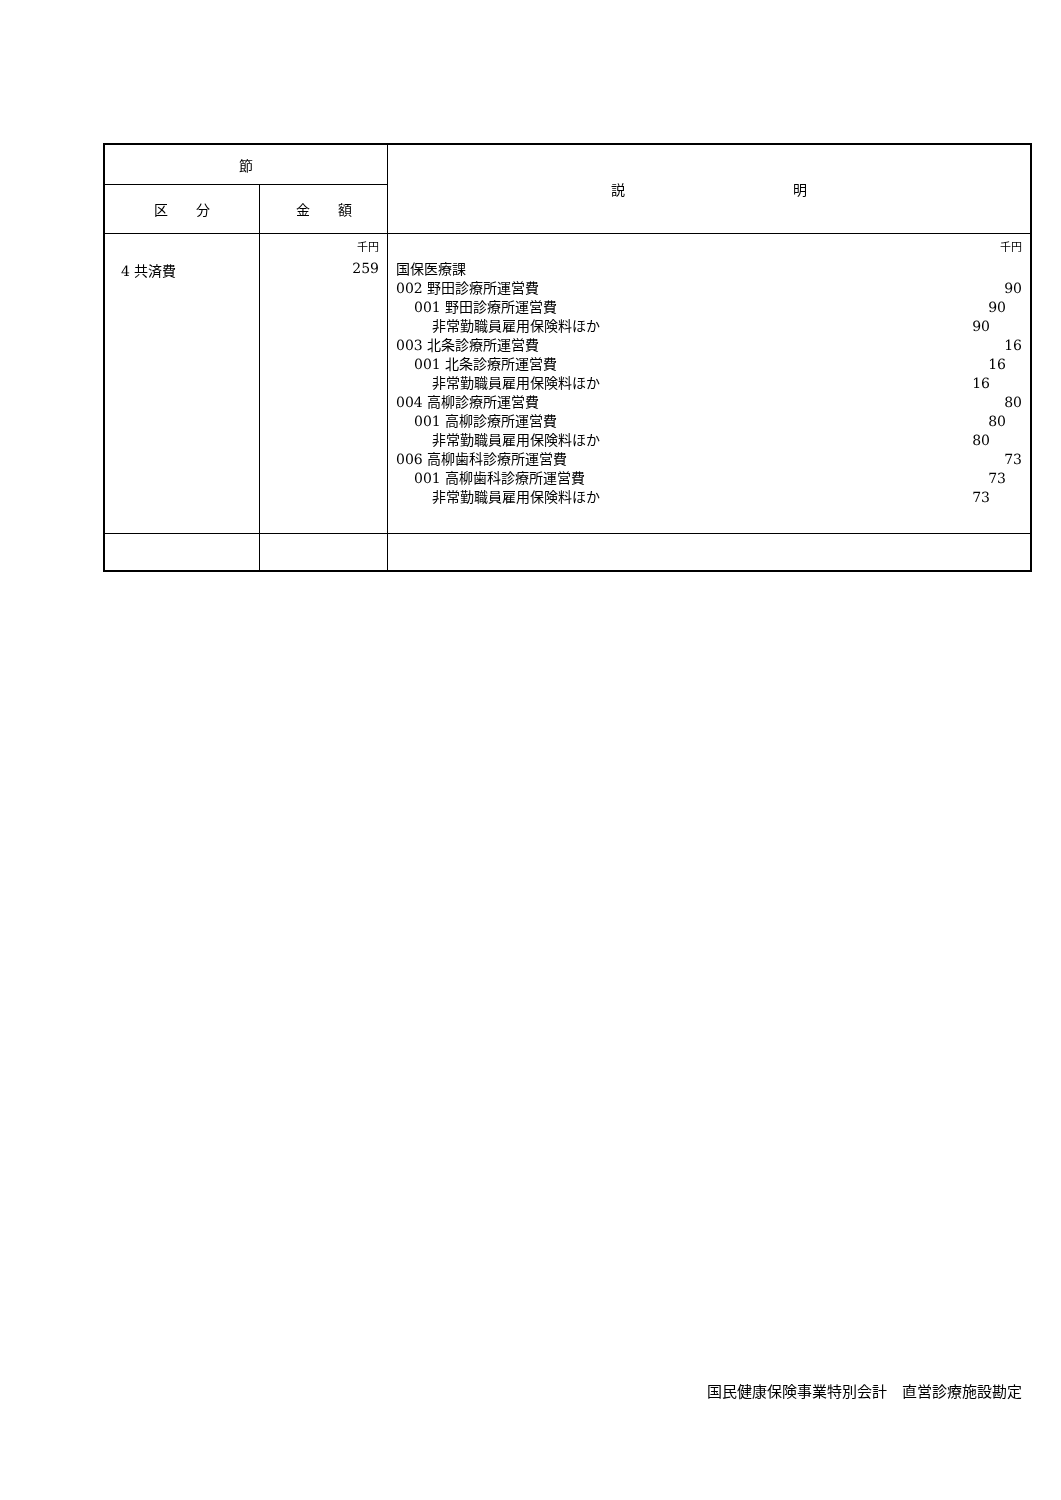| 節 | | 説 明 |
| --- | --- | --- |
| 区 分 | 金 額 | |
| 4 共済費 | 千円 259 | 千円 国保医療課 002 野田診療所運営費 90 001 野田診療所運営費 90 非常勤職員雇用保険料ほか 90 003 北条診療所運営費 16 001 北条診療所運営費 16 非常勤職員雇用保険料ほか 16 004 高柳診療所運営費 80 001 高柳診療所運営費 80 非常勤職員雇用保険料ほか 80 006 高柳歯科診療所運営費 73 001 高柳歯科診療所運営費 73 非常勤職員雇用保険料ほか 73 |
国民健康保険事業特別会計　直営診療施設勘定